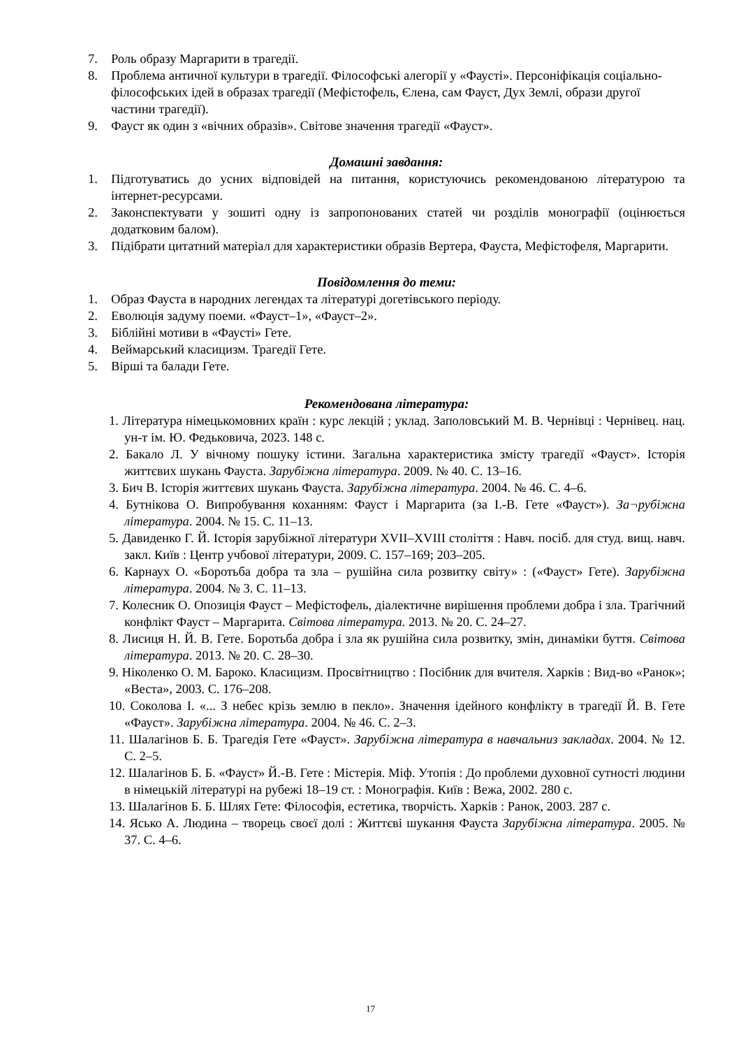7. Роль образу Маргарити в трагедії.
8. Проблема античної культури в трагедії. Філософські алегорії у «Фаусті». Персоніфікація соціально-філософських ідей в образах трагедії (Мефістофель, Єлена, сам Фауст, Дух Землі, образи другої частини трагедії).
9. Фауст як один з «вічних образів». Світове значення трагедії «Фауст».
Домашні завдання:
1. Підготуватись до усних відповідей на питання, користуючись рекомендованою літературою та інтернет-ресурсами.
2. Законспектувати у зошиті одну із запропонованих статей чи розділів монографії (оцінюється додатковим балом).
3. Підібрати цитатний матеріал для характеристики образів Вертера, Фауста, Мефістофеля, Маргарити.
Повідомлення до теми:
1. Образ Фауста в народних легендах та літературі догетівського періоду.
2. Еволюція задуму поеми. «Фауст–1», «Фауст–2».
3. Біблійні мотиви в «Фаусті» Гете.
4. Веймарський класицизм. Трагедії Гете.
5. Вірші та балади Гете.
Рекомендована література:
1. Література німецькомовних країн : курс лекцій ; уклад. Заполовський М. В. Чернівці : Чернівец. нац. ун-т ім. Ю. Федьковича, 2023. 148 с.
2. Бакало Л. У вічному пошуку істини. Загальна характеристика змісту трагедії «Фауст». Історія життєвих шукань Фауста. Зарубіжна література. 2009. № 40. С. 13–16.
3. Бич В. Історія життєвих шукань Фауста. Зарубіжна література. 2004. № 46. С. 4–6.
4. Бутнікова О. Випробування коханням: Фауст і Маргарита (за І.-В. Гете «Фауст»). За¬рубіжна література. 2004. № 15. С. 11–13.
5. Давиденко Г. Й. Історія зарубіжної літератури XVII–XVIII століття : Навч. посіб. для студ. вищ. навч. закл. Київ : Центр учбової літератури, 2009. С. 157–169; 203–205.
6. Карнаух О. «Боротьба добра та зла – рушійна сила розвитку світу» : («Фауст» Гете). Зарубіжна література. 2004. № 3. С. 11–13.
7. Колесник О. Опозиція Фауст – Мефістофель, діалектичне вирішення проблеми добра і зла. Трагічний конфлікт Фауст – Маргарита. Світова література. 2013. № 20. С. 24–27.
8. Лисиця Н. Й. В. Гете. Боротьба добра і зла як рушійна сила розвитку, змін, динаміки буття. Світова література. 2013. № 20. С. 28–30.
9. Ніколенко О. М. Бароко. Класицизм. Просвітництво : Посібник для вчителя. Харків : Вид-во «Ранок»; «Веста», 2003. С. 176–208.
10. Соколова І. «... З небес крізь землю в пекло». Значення ідейного конфлікту в трагедії Й. В. Гете «Фауст». Зарубіжна література. 2004. № 46. С. 2–3.
11. Шалагінов Б. Б. Трагедія Гете «Фауст». Зарубіжна література в навчальниз закладах. 2004. № 12. С. 2–5.
12. Шалагінов Б. Б. «Фауст» Й.-В. Гете : Містерія. Міф. Утопія : До проблеми духовної сутності людини в німецькій літературі на рубежі 18–19 ст. : Монографія. Київ : Вежа, 2002. 280 с.
13. Шалагінов Б. Б. Шлях Гете: Філософія, естетика, творчість. Харків : Ранок, 2003. 287 с.
14. Ясько А. Людина – творець своєї долі : Життєві шукання Фауста Зарубіжна література. 2005. № 37. С. 4–6.
17